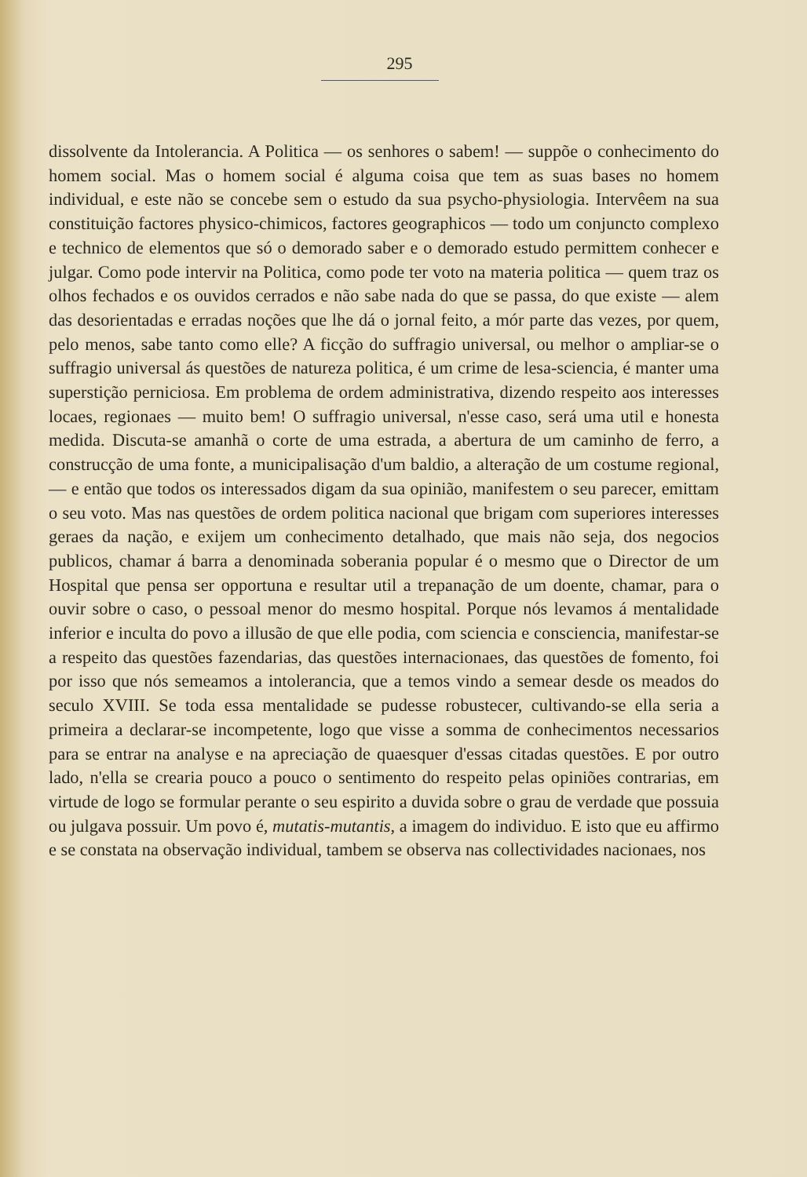295
dissolvente da Intolerancia. A Politica — os senhores o sabem! — suppõe o conhecimento do homem social. Mas o homem social é alguma coisa que tem as suas bases no homem individual, e este não se concebe sem o estudo da sua psycho-physiologia. Intervêem na sua constituição factores physico-chimicos, factores geographicos — todo um conjuncto complexo e technico de elementos que só o demorado saber e o demorado estudo permittem conhecer e julgar. Como pode intervir na Politica, como pode ter voto na materia politica — quem traz os olhos fechados e os ouvidos cerrados e não sabe nada do que se passa, do que existe — alem das desorientadas e erradas noções que lhe dá o jornal feito, a mór parte das vezes, por quem, pelo menos, sabe tanto como elle? A ficção do suffragio universal, ou melhor o ampliar-se o suffragio universal ás questões de natureza politica, é um crime de lesa-sciencia, é manter uma superstição perniciosa. Em problema de ordem administrativa, dizendo respeito aos interesses locaes, regionaes — muito bem! O suffragio universal, n'esse caso, será uma util e honesta medida. Discuta-se amanhã o corte de uma estrada, a abertura de um caminho de ferro, a construcção de uma fonte, a municipalisação d'um baldio, a alteração de um costume regional, — e então que todos os interessados digam da sua opinião, manifestem o seu parecer, emittam o seu voto. Mas nas questões de ordem politica nacional que brigam com superiores interesses geraes da nação, e exijem um conhecimento detalhado, que mais não seja, dos negocios publicos, chamar á barra a denominada soberania popular é o mesmo que o Director de um Hospital que pensa ser opportuna e resultar util a trepanação de um doente, chamar, para o ouvir sobre o caso, o pessoal menor do mesmo hospital. Porque nós levamos á mentalidade inferior e inculta do povo a illusão de que elle podia, com sciencia e consciencia, manifestar-se a respeito das questões fazendarias, das questões internacionaes, das questões de fomento, foi por isso que nós semeamos a intolerancia, que a temos vindo a semear desde os meados do seculo XVIII. Se toda essa mentalidade se pudesse robustecer, cultivando-se ella seria a primeira a declarar-se incompetente, logo que visse a somma de conhecimentos necessarios para se entrar na analyse e na apreciação de quaesquer d'essas citadas questões. E por outro lado, n'ella se crearia pouco a pouco o sentimento do respeito pelas opiniões contrarias, em virtude de logo se formular perante o seu espirito a duvida sobre o grau de verdade que possuia ou julgava possuir. Um povo é, mutatis-mutantis, a imagem do individuo. E isto que eu affirmo e se constata na observação individual, tambem se observa nas collectividades nacionaes, nos